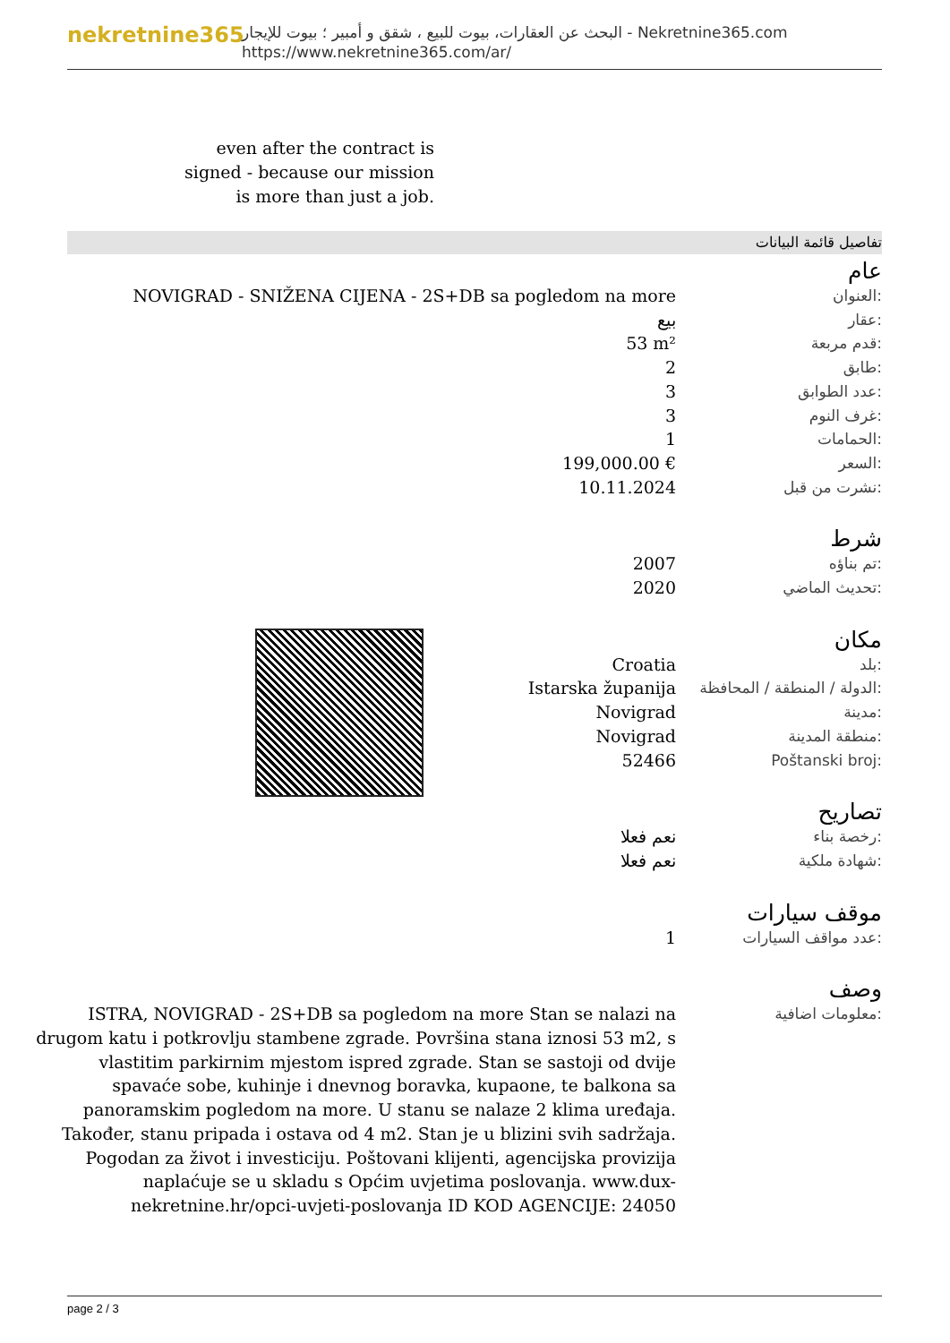nekretnine365
البحث عن العقارات، بيوت للبيع ، شقق و أمبير ؛ بيوت للإيجار - Nekretnine365.com
https://www.nekretnine365.com/ar/
even after the contract is signed - because our mission is more than just a job.
تفاصيل قائمة البيانات
عام
| NOVIGRAD - SNIŽENA CIJENA - 2S+DB sa pogledom na more | العنوان: |
| بيع | عقار: |
| 53 m² | قدم مربعة: |
| 2 | طابق: |
| 3 | عدد الطوابق: |
| 3 | غرف النوم: |
| 1 | الحمامات: |
| 199,000.00 € | السعر: |
| 10.11.2024 | نشرت من قبل: |
شرط
| 2007 | تم بناؤه: |
| 2020 | تحديث الماضي: |
مكان
| Croatia | بلد: |
| Istarska županija | الدولة / المنطقة / المحافظة: |
| Novigrad | مدينة: |
| Novigrad | منطقة المدينة: |
| 52466 | Poštanski broj: |
تصاريح
| نعم فعلا | رخصة بناء: |
| نعم فعلا | شهادة ملكية: |
موقف سيارات
| 1 | عدد مواقف السيارات: |
وصف
| ISTRA, NOVIGRAD - 2S+DB sa pogledom na more Stan se nalazi na drugom katu i potkrovlju stambene zgrade. Površina stana iznosi 53 m2, s vlastitim parkirnim mjestom ispred zgrade. Stan se sastoji od dvije spavaće sobe, kuhinje i dnevnog boravka, kupaone, te balkona sa panoramskim pogledom na more. U stanu se nalaze 2 klima uređaja. Također, stanu pripada i ostava od 4 m2. Stan je u blizini svih sadržaja. Pogodan za život i investiciju. Poštovani klijenti, agencijska provizija naplaćuje se u skladu s Općim uvjetima poslovanja. www.dux-nekretnine.hr/opci-uvjeti-poslovanja ID KOD AGENCIJE: 24050 | معلومات اضافية: |
page 2 / 3